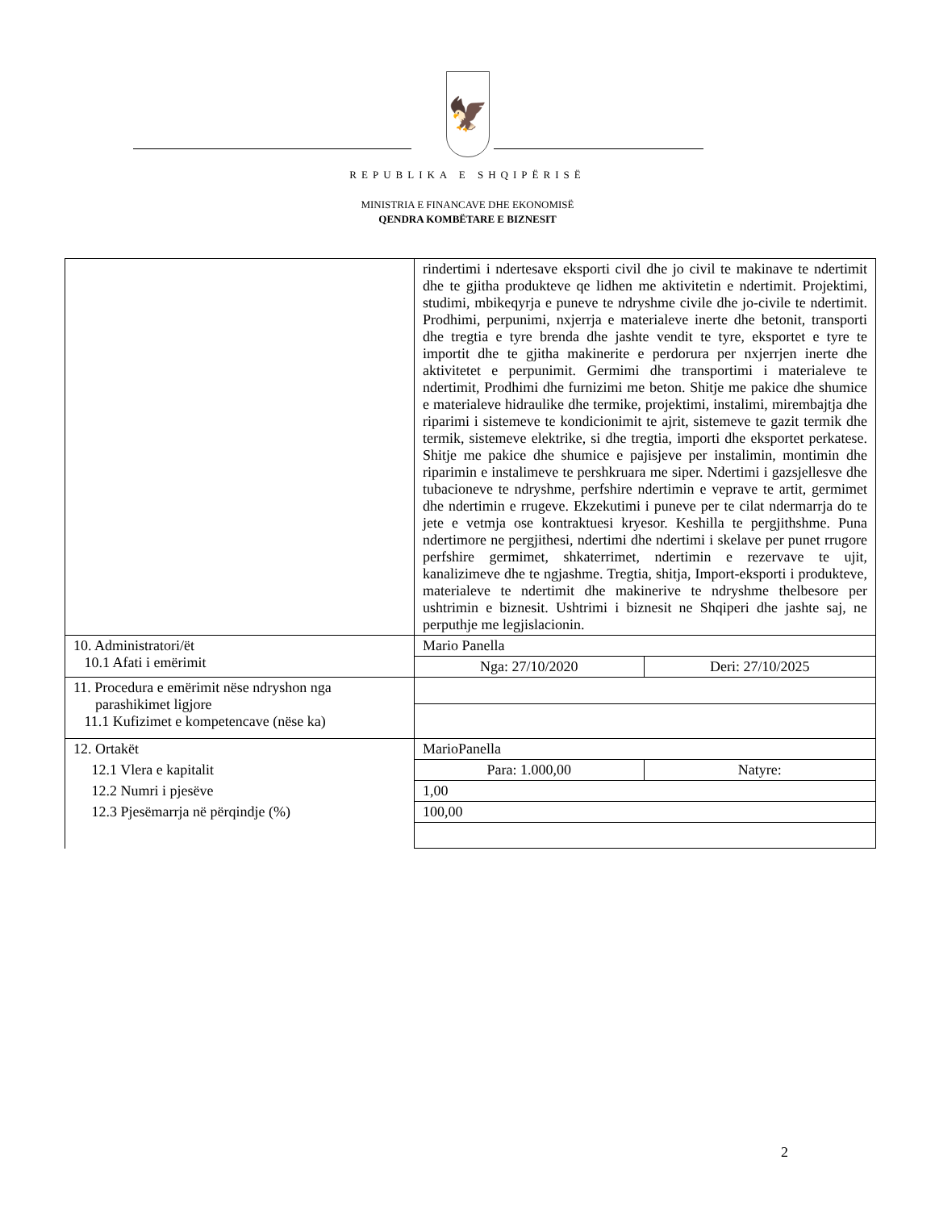🦅
REPUBLIKA E SHQIPËRISË
MINISTRIA E FINANCAVE DHE EKONOMISË
QENDRA KOMBËTARE E BIZNESIT
| | rindertimi i ndertesave eksporti civil dhe jo civil te makinave te ndertimit dhe te gjitha produkteve qe lidhen me aktivitetin e ndertimit. Projektimi, studimi, mbikeqyrja e puneve te ndryshme civile dhe jo-civile te ndertimit. Prodhimi, perpunimi, nxjerrja e materialeve inerte dhe betonit, transporti dhe tregtia e tyre brenda dhe jashte vendit te tyre, eksportet e tyre te importit dhe te gjitha makinerite e perdorura per nxjerrjen inerte dhe aktivitetet e perpunimit. Germimi dhe transportimi i materialeve te ndertimit, Prodhimi dhe furnizimi me beton. Shitje me pakice dhe shumice e materialeve hidraulike dhe termike, projektimi, instalimi, mirembajtja dhe riparimi i sistemeve te kondicionimit te ajrit, sistemeve te gazit termik dhe termik, sistemeve elektrike, si dhe tregtia, importi dhe eksportet perkatese. Shitje me pakice dhe shumice e pajisjeve per instalimin, montimin dhe riparimin e instalimeve te pershkruara me siper. Ndertimi i gazsjellesve dhe tubacioneve te ndryshme, perfshire ndertimin e veprave te artit, germimet dhe ndertimin e rrugeve. Ekzekutimi i puneve per te cilat ndermarrja do te jete e vetmja ose kontraktuesi kryesor. Keshilla te pergjithshme. Puna ndertimore ne pergjithesi, ndertimi dhe ndertimi i skelave per punet rrugore perfshire germimet, shkaterrimet, ndertimin e rezervave te ujit, kanalizimeve dhe te ngjashme. Tregtia, shitja, Import-eksporti i produkteve, materialeve te ndertimit dhe makinerive te ndryshme thelbesore per ushtrimin e biznesit. Ushtrimi i biznesit ne Shqiperi dhe jashte saj, ne perputhje me legjislacionin. | |
| 10. Administratori/ët 10.1 Afati i emërimit | Mario Panella | |
| | Nga: 27/10/2020 | Deri: 27/10/2025 |
| 11. Procedura e emërimit nëse ndryshon nga parashikimet ligjore 11.1 Kufizimet e kompetencave (nëse ka) | | |
| 12. Ortakët | MarioPanella | |
| 12.1 Vlera e kapitalit | Para: 1.000,00 | Natyre: |
| 12.2 Numri i pjesëve | 1,00 | |
| 12.3 Pjesëmarrja në përqindje (%) | 100,00 | |
2